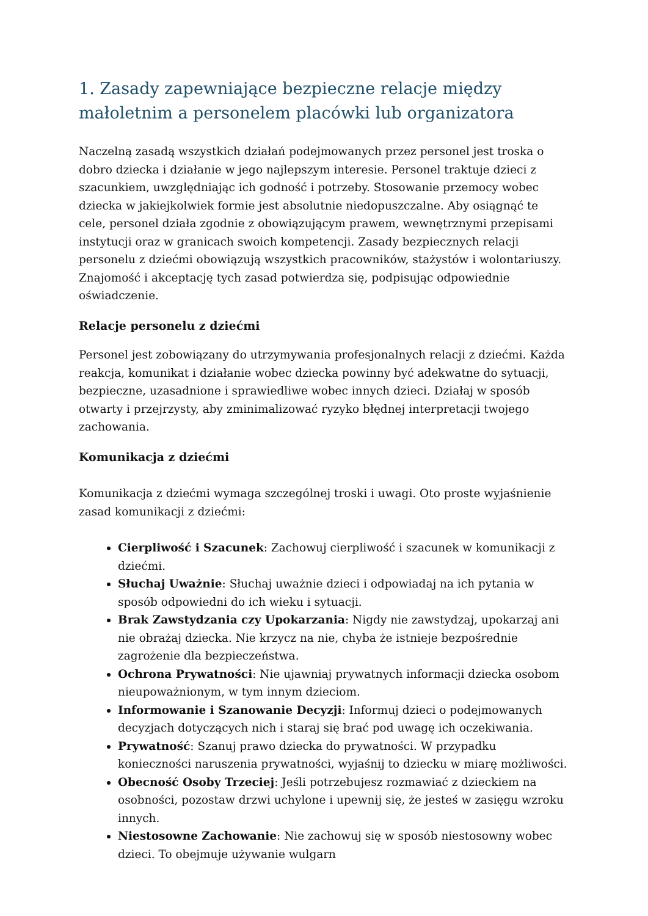1. Zasady zapewniające bezpieczne relacje między małoletnim a personelem placówki lub organizatora
Naczelną zasadą wszystkich działań podejmowanych przez personel jest troska o dobro dziecka i działanie w jego najlepszym interesie. Personel traktuje dzieci z szacunkiem, uwzględniając ich godność i potrzeby. Stosowanie przemocy wobec dziecka w jakiejkolwiek formie jest absolutnie niedopuszczalne. Aby osiągnąć te cele, personel działa zgodnie z obowiązującym prawem, wewnętrznymi przepisami instytucji oraz w granicach swoich kompetencji. Zasady bezpiecznych relacji personelu z dziećmi obowiązują wszystkich pracowników, stażystów i wolontariuszy. Znajomość i akceptację tych zasad potwierdza się, podpisując odpowiednie oświadczenie.
Relacje personelu z dziećmi
Personel jest zobowiązany do utrzymywania profesjonalnych relacji z dziećmi. Każda reakcja, komunikat i działanie wobec dziecka powinny być adekwatne do sytuacji, bezpieczne, uzasadnione i sprawiedliwe wobec innych dzieci. Działaj w sposób otwarty i przejrzysty, aby zminimalizować ryzyko błędnej interpretacji twojego zachowania.
Komunikacja z dziećmi
Komunikacja z dziećmi wymaga szczególnej troski i uwagi. Oto proste wyjaśnienie zasad komunikacji z dziećmi:
Cierpliwość i Szacunek: Zachowuj cierpliwość i szacunek w komunikacji z dziećmi.
Słuchaj Uważnie: Słuchaj uważnie dzieci i odpowiadaj na ich pytania w sposób odpowiedni do ich wieku i sytuacji.
Brak Zawstydzania czy Upokarzania: Nigdy nie zawstydzaj, upokarzaj ani nie obrażaj dziecka. Nie krzycz na nie, chyba że istnieje bezpośrednie zagrożenie dla bezpieczeństwa.
Ochrona Prywatności: Nie ujawniaj prywatnych informacji dziecka osobom nieupoważnionym, w tym innym dzieciom.
Informowanie i Szanowanie Decyzji: Informuj dzieci o podejmowanych decyzjach dotyczących nich i staraj się brać pod uwagę ich oczekiwania.
Prywatność: Szanuj prawo dziecka do prywatności. W przypadku konieczności naruszenia prywatności, wyjaśnij to dziecku w miarę możliwości.
Obecność Osoby Trzeciej: Jeśli potrzebujesz rozmawiać z dzieckiem na osobności, pozostaw drzwi uchylone i upewnij się, że jesteś w zasięgu wzroku innych.
Niestosowne Zachowanie: Nie zachowuj się w sposób niestosowny wobec dzieci. To obejmuje używanie wulgarn